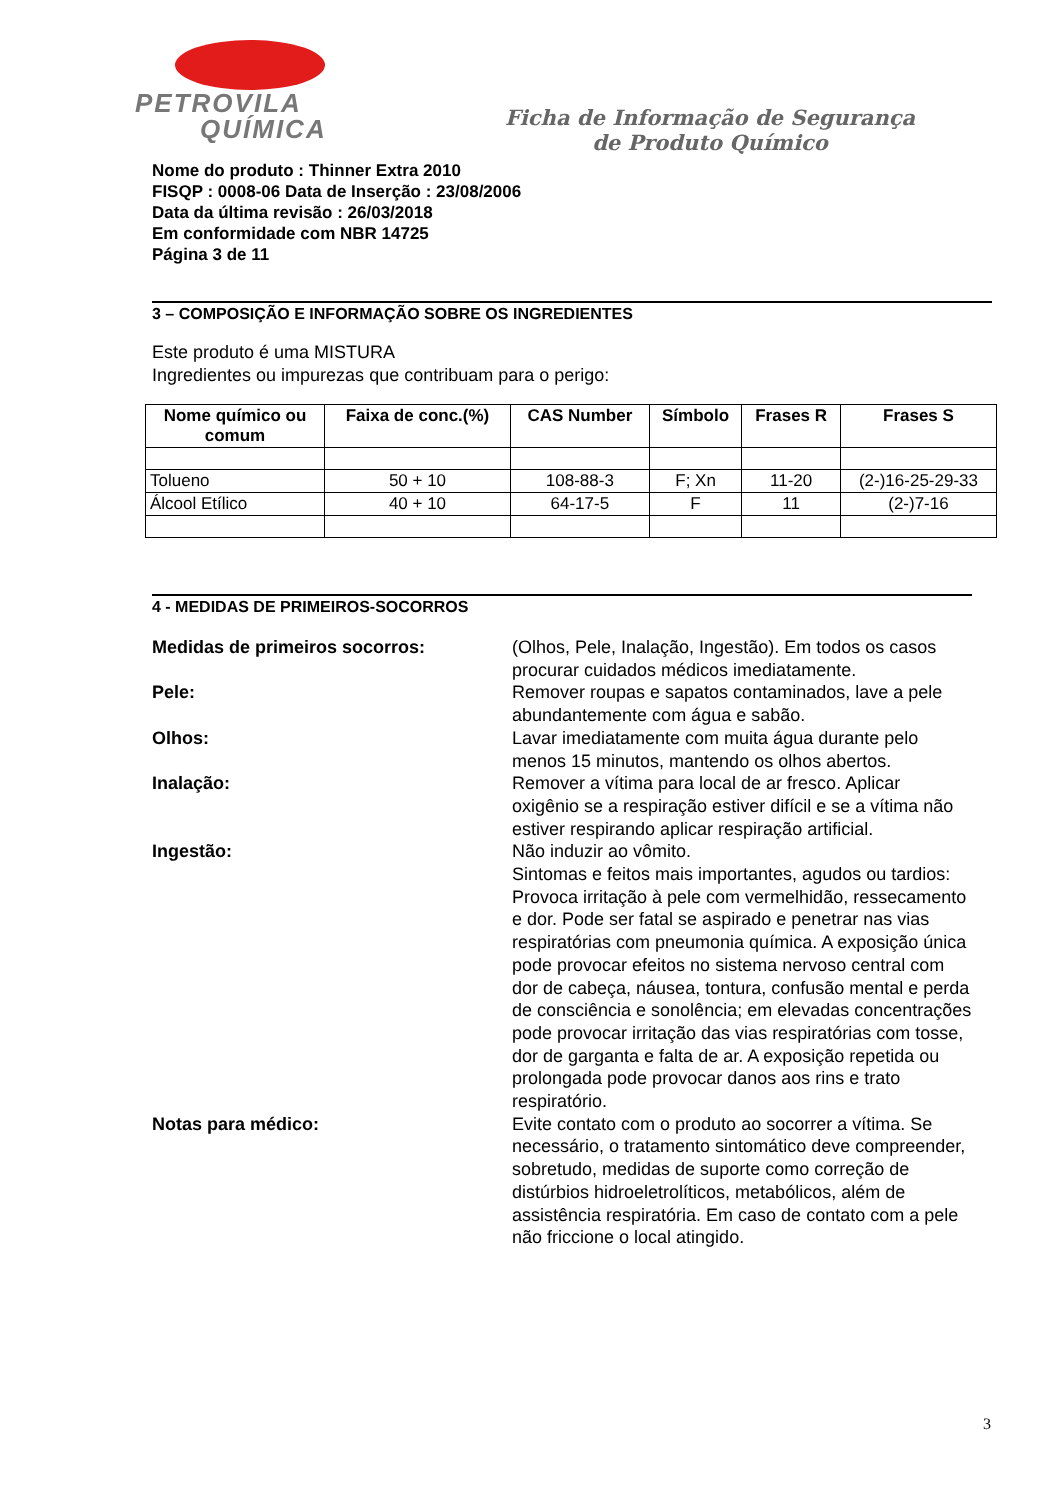PETROVILA
QUÍMICA
Ficha de Informação de Segurança
de Produto Químico
Nome do produto : Thinner Extra 2010
FISQP : 0008-06 Data de Inserção : 23/08/2006
Data da última revisão : 26/03/2018
Em conformidade com NBR 14725
Página 3 de 11
3 – COMPOSIÇÃO E INFORMAÇÃO SOBRE OS INGREDIENTES
Este produto é uma MISTURA
Ingredientes ou impurezas que contribuam para o perigo:
| Nome químico ou comum | Faixa de conc.(%) | CAS Number | Símbolo | Frases R | Frases S |
| --- | --- | --- | --- | --- | --- |
| Tolueno | 50 + 10 | 108-88-3 | F; Xn | 11-20 | (2-)16-25-29-33 |
| Álcool Etílico | 40 + 10 | 64-17-5 | F | 11 | (2-)7-16 |
4 - MEDIDAS DE PRIMEIROS-SOCORROS
Medidas de primeiros socorros:
(Olhos, Pele, Inalação, Ingestão). Em todos os casos procurar cuidados médicos imediatamente.
Pele:
Remover roupas e sapatos contaminados, lave a pele abundantemente com água e sabão.
Olhos:
Lavar imediatamente com muita água durante pelo menos 15 minutos, mantendo os olhos abertos.
Inalação:
Remover a vítima para local de ar fresco. Aplicar oxigênio se a respiração estiver difícil e se a vítima não estiver respirando aplicar respiração artificial.
Ingestão:
Não induzir ao vômito.
Sintomas e feitos mais importantes, agudos ou tardios: Provoca irritação à pele com vermelhidão, ressecamento e dor. Pode ser fatal se aspirado e penetrar nas vias respiratórias com pneumonia química. A exposição única pode provocar efeitos no sistema nervoso central com dor de cabeça, náusea, tontura, confusão mental e perda de consciência e sonolência; em elevadas concentrações pode provocar irritação das vias respiratórias com tosse, dor de garganta e falta de ar. A exposição repetida ou prolongada pode provocar danos aos rins e trato respiratório.
Notas para médico:
Evite contato com o produto ao socorrer a vítima. Se necessário, o tratamento sintomático deve compreender, sobretudo, medidas de suporte como correção de distúrbios hidroeletrolíticos, metabólicos, além de assistência respiratória. Em caso de contato com a pele não friccione o local atingido.
3